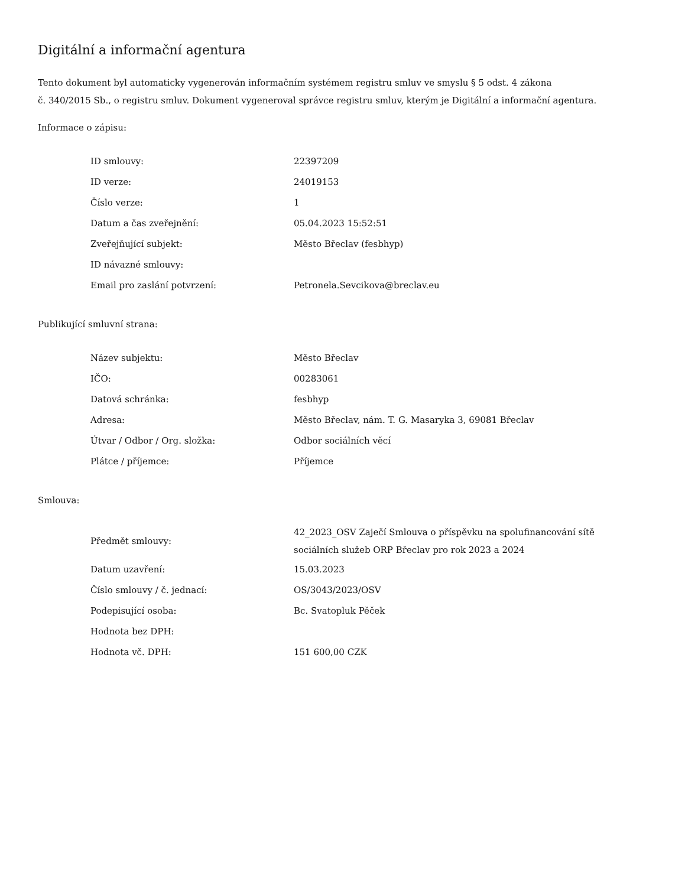Digitální a informační agentura
Tento dokument byl automaticky vygenerován informačním systémem registru smluv ve smyslu § 5 odst. 4 zákona
č. 340/2015 Sb., o registru smluv. Dokument vygeneroval správce registru smluv, kterým je Digitální a informační agentura.
Informace o zápisu:
| ID smlouvy: | 22397209 |
| ID verze: | 24019153 |
| Číslo verze: | 1 |
| Datum a čas zveřejnění: | 05.04.2023 15:52:51 |
| Zveřejňující subjekt: | Město Břeclav (fesbhyp) |
| ID návazné smlouvy: | |
| Email pro zaslání potvrzení: | Petronela.Sevcikova@breclav.eu |
Publikující smluvní strana:
| Název subjektu: | Město Břeclav |
| IČO: | 00283061 |
| Datová schránka: | fesbhyp |
| Adresa: | Město Břeclav, nám. T. G. Masaryka 3, 69081 Břeclav |
| Útvar / Odbor / Org. složka: | Odbor sociálních věcí |
| Plátce / příjemce: | Příjemce |
Smlouva:
| Předmět smlouvy: | 42_2023_OSV Zaječí Smlouva o příspěvku na spolufinancování sítě sociálních služeb ORP Břeclav pro rok 2023 a 2024 |
| Datum uzavření: | 15.03.2023 |
| Číslo smlouvy / č. jednací: | OS/3043/2023/OSV |
| Podepisující osoba: | Bc. Svatopluk Pěček |
| Hodnota bez DPH: | |
| Hodnota vč. DPH: | 151 600,00 CZK |